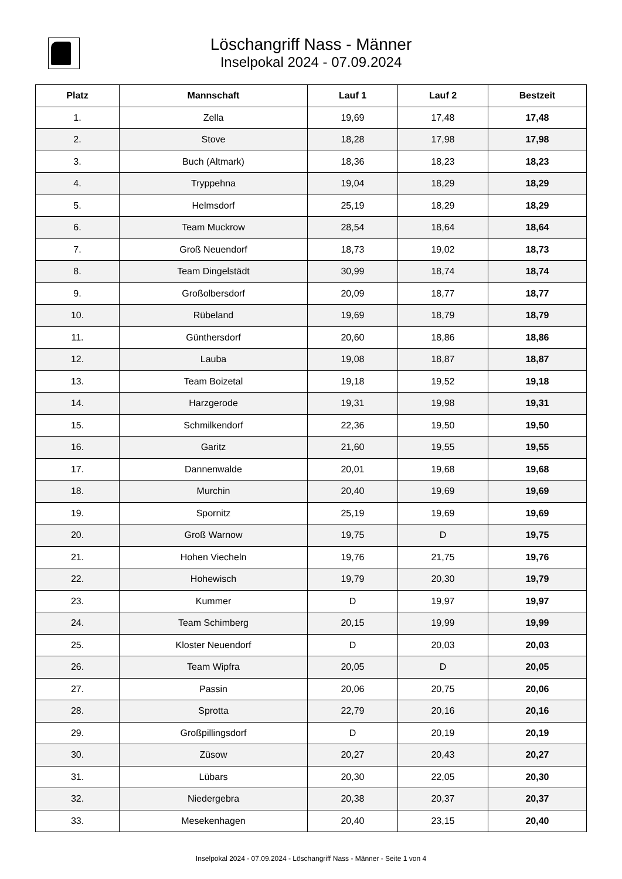Löschangriff Nass - Männer
Inselpokal 2024 - 07.09.2024
| Platz | Mannschaft | Lauf 1 | Lauf 2 | Bestzeit |
| --- | --- | --- | --- | --- |
| 1. | Zella | 19,69 | 17,48 | 17,48 |
| 2. | Stove | 18,28 | 17,98 | 17,98 |
| 3. | Buch (Altmark) | 18,36 | 18,23 | 18,23 |
| 4. | Tryppehna | 19,04 | 18,29 | 18,29 |
| 5. | Helmsdorf | 25,19 | 18,29 | 18,29 |
| 6. | Team Muckrow | 28,54 | 18,64 | 18,64 |
| 7. | Groß Neuendorf | 18,73 | 19,02 | 18,73 |
| 8. | Team Dingelstädt | 30,99 | 18,74 | 18,74 |
| 9. | Großolbersdorf | 20,09 | 18,77 | 18,77 |
| 10. | Rübeland | 19,69 | 18,79 | 18,79 |
| 11. | Günthersdorf | 20,60 | 18,86 | 18,86 |
| 12. | Lauba | 19,08 | 18,87 | 18,87 |
| 13. | Team Boizetal | 19,18 | 19,52 | 19,18 |
| 14. | Harzgerode | 19,31 | 19,98 | 19,31 |
| 15. | Schmilkendorf | 22,36 | 19,50 | 19,50 |
| 16. | Garitz | 21,60 | 19,55 | 19,55 |
| 17. | Dannenwalde | 20,01 | 19,68 | 19,68 |
| 18. | Murchin | 20,40 | 19,69 | 19,69 |
| 19. | Spornitz | 25,19 | 19,69 | 19,69 |
| 20. | Groß Warnow | 19,75 | D | 19,75 |
| 21. | Hohen Viecheln | 19,76 | 21,75 | 19,76 |
| 22. | Hohewisch | 19,79 | 20,30 | 19,79 |
| 23. | Kummer | D | 19,97 | 19,97 |
| 24. | Team Schimberg | 20,15 | 19,99 | 19,99 |
| 25. | Kloster Neuendorf | D | 20,03 | 20,03 |
| 26. | Team Wipfra | 20,05 | D | 20,05 |
| 27. | Passin | 20,06 | 20,75 | 20,06 |
| 28. | Sprotta | 22,79 | 20,16 | 20,16 |
| 29. | Großpillingsdorf | D | 20,19 | 20,19 |
| 30. | Züsow | 20,27 | 20,43 | 20,27 |
| 31. | Lübars | 20,30 | 22,05 | 20,30 |
| 32. | Niedergebra | 20,38 | 20,37 | 20,37 |
| 33. | Mesekenhagen | 20,40 | 23,15 | 20,40 |
Inselpokal 2024 - 07.09.2024 - Löschangriff Nass - Männer - Seite 1 von 4